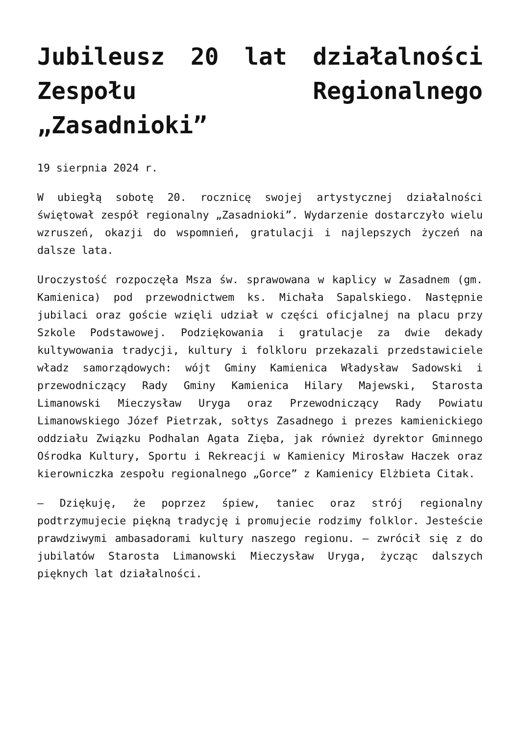Jubileusz 20 lat działalności Zespołu Regionalnego „Zasadnioki”
19 sierpnia 2024 r.
W ubiegłą sobotę 20. rocznicę swojej artystycznej działalności świętował zespół regionalny „Zasadnioki”. Wydarzenie dostarczyło wielu wzruszeń, okazji do wspomnień, gratulacji i najlepszych życzeń na dalsze lata.
Uroczystość rozpoczęła Msza św. sprawowana w kaplicy w Zasadnem (gm. Kamienica) pod przewodnictwem ks. Michała Sapalskiego. Następnie jubilaci oraz goście wzięli udział w części oficjalnej na placu przy Szkole Podstawowej. Podziękowania i gratulacje za dwie dekady kultywowania tradycji, kultury i folkloru przekazali przedstawiciele władz samorządowych: wójt Gminy Kamienica Władysław Sadowski i przewodniczący Rady Gminy Kamienica Hilary Majewski, Starosta Limanowski Mieczysław Uryga oraz Przewodniczący Rady Powiatu Limanowskiego Józef Pietrzak, sołtys Zasadnego i prezes kamienickiego oddziału Związku Podhalan Agata Zięba, jak również dyrektor Gminnego Ośrodka Kultury, Sportu i Rekreacji w Kamienicy Mirosław Haczek oraz kierowniczka zespołu regionalnego „Gorce” z Kamienicy Elżbieta Citak.
– Dziękuję, że poprzez śpiew, taniec oraz strój regionalny podtrzymujecie piękną tradycję i promujecie rodzimy folklor. Jesteście prawdziwymi ambasadorami kultury naszego regionu. – zwrócił się z do jubilatów Starosta Limanowski Mieczysław Uryga, życząc dalszych pięknych lat działalności.